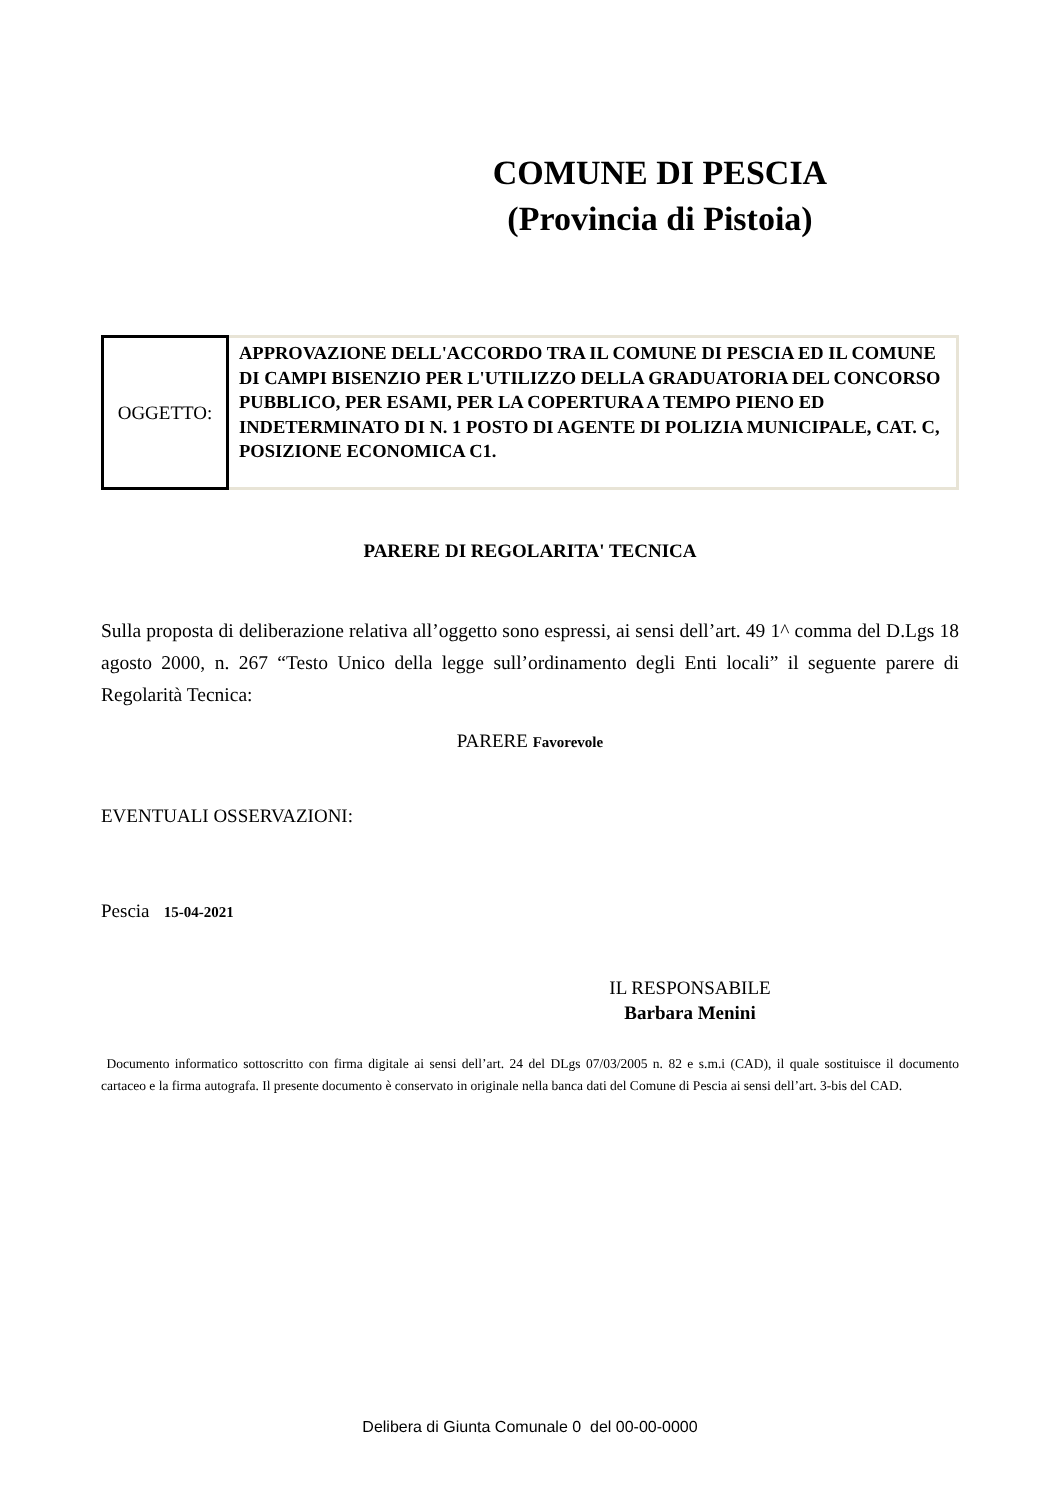COMUNE DI PESCIA
(Provincia di Pistoia)
OGGETTO:
APPROVAZIONE DELL'ACCORDO TRA IL COMUNE DI PESCIA ED IL COMUNE DI CAMPI BISENZIO PER L'UTILIZZO DELLA GRADUATORIA DEL CONCORSO PUBBLICO, PER ESAMI, PER LA COPERTURA A TEMPO PIENO ED INDETERMINATO DI N. 1 POSTO DI AGENTE DI POLIZIA MUNICIPALE, CAT. C, POSIZIONE ECONOMICA C1.
PARERE DI REGOLARITA' TECNICA
Sulla proposta di deliberazione relativa all’oggetto sono espressi, ai sensi dell’art. 49 1^ comma del D.Lgs 18 agosto 2000, n. 267 “Testo Unico della legge sull’ordinamento degli Enti locali” il seguente parere di Regolarità Tecnica:
PARERE Favorevole
EVENTUALI OSSERVAZIONI:
Pescia 15-04-2021
IL RESPONSABILE
Barbara Menini
Documento informatico sottoscritto con firma digitale ai sensi dell’art. 24 del DLgs 07/03/2005 n. 82 e s.m.i (CAD), il quale sostituisce il documento cartaceo e la firma autografa. Il presente documento è conservato in originale nella banca dati del Comune di Pescia ai sensi dell’art. 3-bis del CAD.
Delibera di Giunta Comunale 0 del 00-00-0000